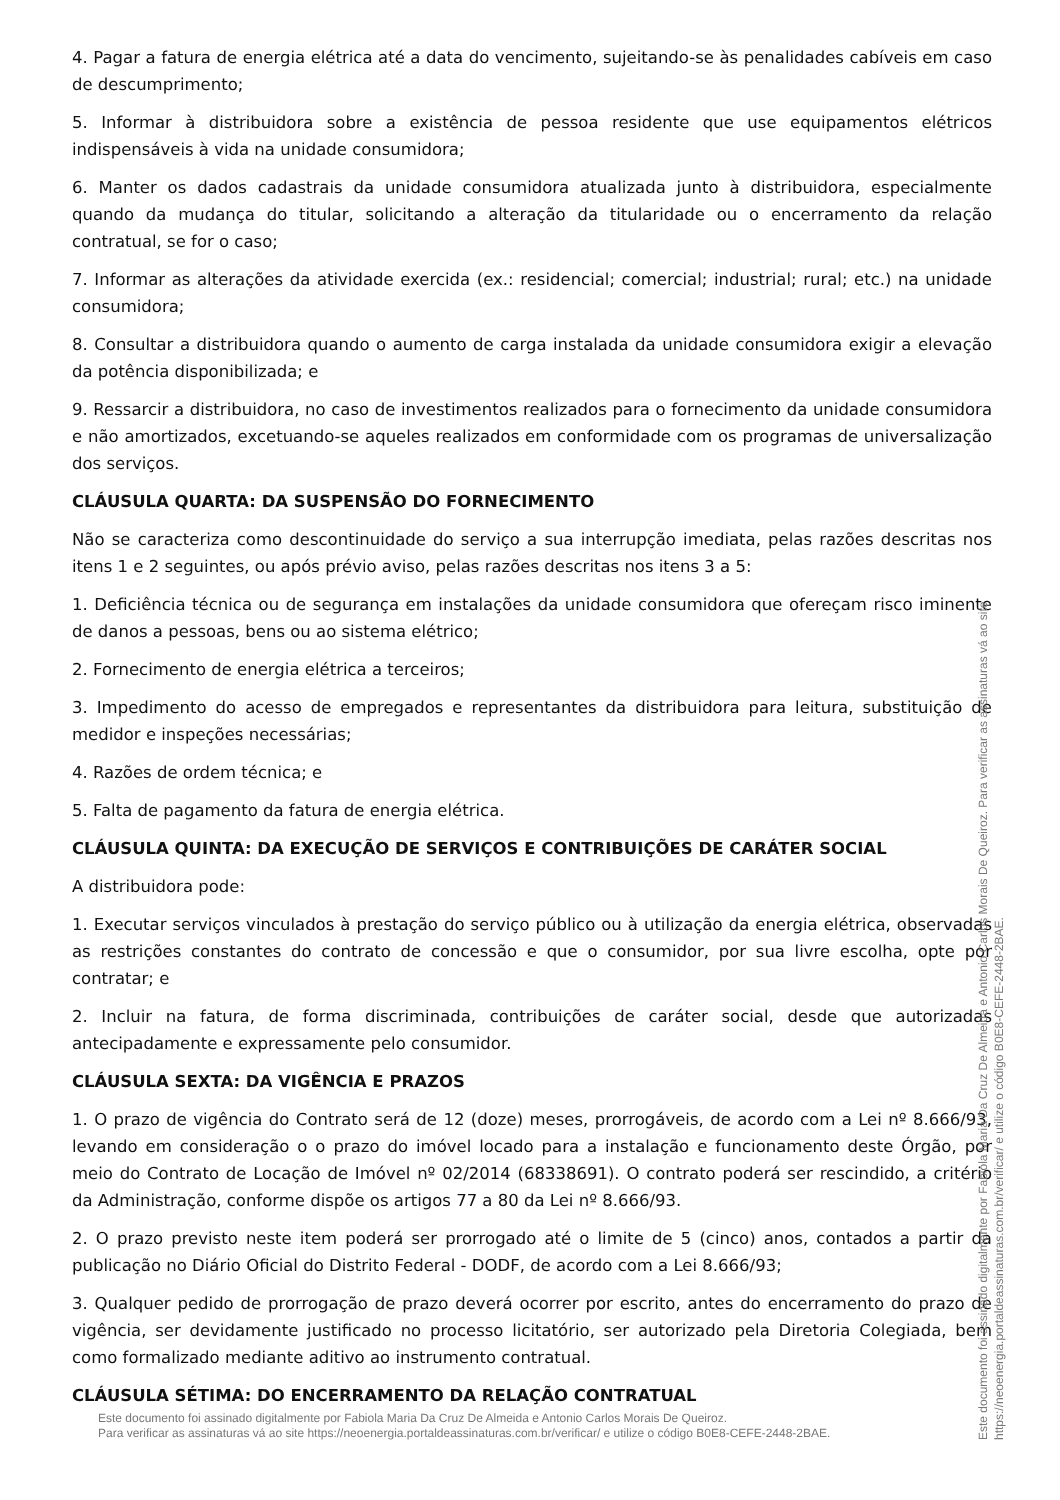4. Pagar a fatura de energia elétrica até a data do vencimento, sujeitando-se às penalidades cabíveis em caso de descumprimento;
5. Informar à distribuidora sobre a existência de pessoa residente que use equipamentos elétricos indispensáveis à vida na unidade consumidora;
6. Manter os dados cadastrais da unidade consumidora atualizada junto à distribuidora, especialmente quando da mudança do titular, solicitando a alteração da titularidade ou o encerramento da relação contratual, se for o caso;
7. Informar as alterações da atividade exercida (ex.: residencial; comercial; industrial; rural; etc.) na unidade consumidora;
8. Consultar a distribuidora quando o aumento de carga instalada da unidade consumidora exigir a elevação da potência disponibilizada; e
9. Ressarcir a distribuidora, no caso de investimentos realizados para o fornecimento da unidade consumidora e não amortizados, excetuando-se aqueles realizados em conformidade com os programas de universalização dos serviços.
CLÁUSULA QUARTA: DA SUSPENSÃO DO FORNECIMENTO
Não se caracteriza como descontinuidade do serviço a sua interrupção imediata, pelas razões descritas nos itens 1 e 2 seguintes, ou após prévio aviso, pelas razões descritas nos itens 3 a 5:
1. Deficiência técnica ou de segurança em instalações da unidade consumidora que ofereçam risco iminente de danos a pessoas, bens ou ao sistema elétrico;
2. Fornecimento de energia elétrica a terceiros;
3. Impedimento do acesso de empregados e representantes da distribuidora para leitura, substituição de medidor e inspeções necessárias;
4. Razões de ordem técnica; e
5. Falta de pagamento da fatura de energia elétrica.
CLÁUSULA QUINTA: DA EXECUÇÃO DE SERVIÇOS E CONTRIBUIÇÕES DE CARÁTER SOCIAL
A distribuidora pode:
1. Executar serviços vinculados à prestação do serviço público ou à utilização da energia elétrica, observadas as restrições constantes do contrato de concessão e que o consumidor, por sua livre escolha, opte por contratar; e
2. Incluir na fatura, de forma discriminada, contribuições de caráter social, desde que autorizadas antecipadamente e expressamente pelo consumidor.
CLÁUSULA SEXTA: DA VIGÊNCIA E PRAZOS
1. O prazo de vigência do Contrato será de 12 (doze) meses, prorrogáveis, de acordo com a Lei nº 8.666/93, levando em consideração o o prazo do imóvel locado para a instalação e funcionamento deste Órgão, por meio do Contrato de Locação de Imóvel nº 02/2014 (68338691). O contrato poderá ser rescindido, a critério da Administração, conforme dispõe os artigos 77 a 80 da Lei nº 8.666/93.
2. O prazo previsto neste item poderá ser prorrogado até o limite de 5 (cinco) anos, contados a partir da publicação no Diário Oficial do Distrito Federal - DODF, de acordo com a Lei 8.666/93;
3. Qualquer pedido de prorrogação de prazo deverá ocorrer por escrito, antes do encerramento do prazo de vigência, ser devidamente justificado no processo licitatório, ser autorizado pela Diretoria Colegiada, bem como formalizado mediante aditivo ao instrumento contratual.
CLÁUSULA SÉTIMA: DO ENCERRAMENTO DA RELAÇÃO CONTRATUAL
Este documento foi assinado digitalmente por Fabiola Maria Da Cruz De Almeida e Antonio Carlos Morais De Queiroz.
Para verificar as assinaturas vá ao site https://neoenergia.portaldeassinaturas.com.br/verificar/ e utilize o código B0E8-CEFE-2448-2BAE.
Este documento foi assinado digitalmente por Fabiola Maria Da Cruz De Almeida e Antonio Carlos Morais De Queiroz. Para verificar as assinaturas vá ao site https://neoenergia.portaldeassinaturas.com.br/verificar/ e utilize o código B0E8-CEFE-2448-2BAE.